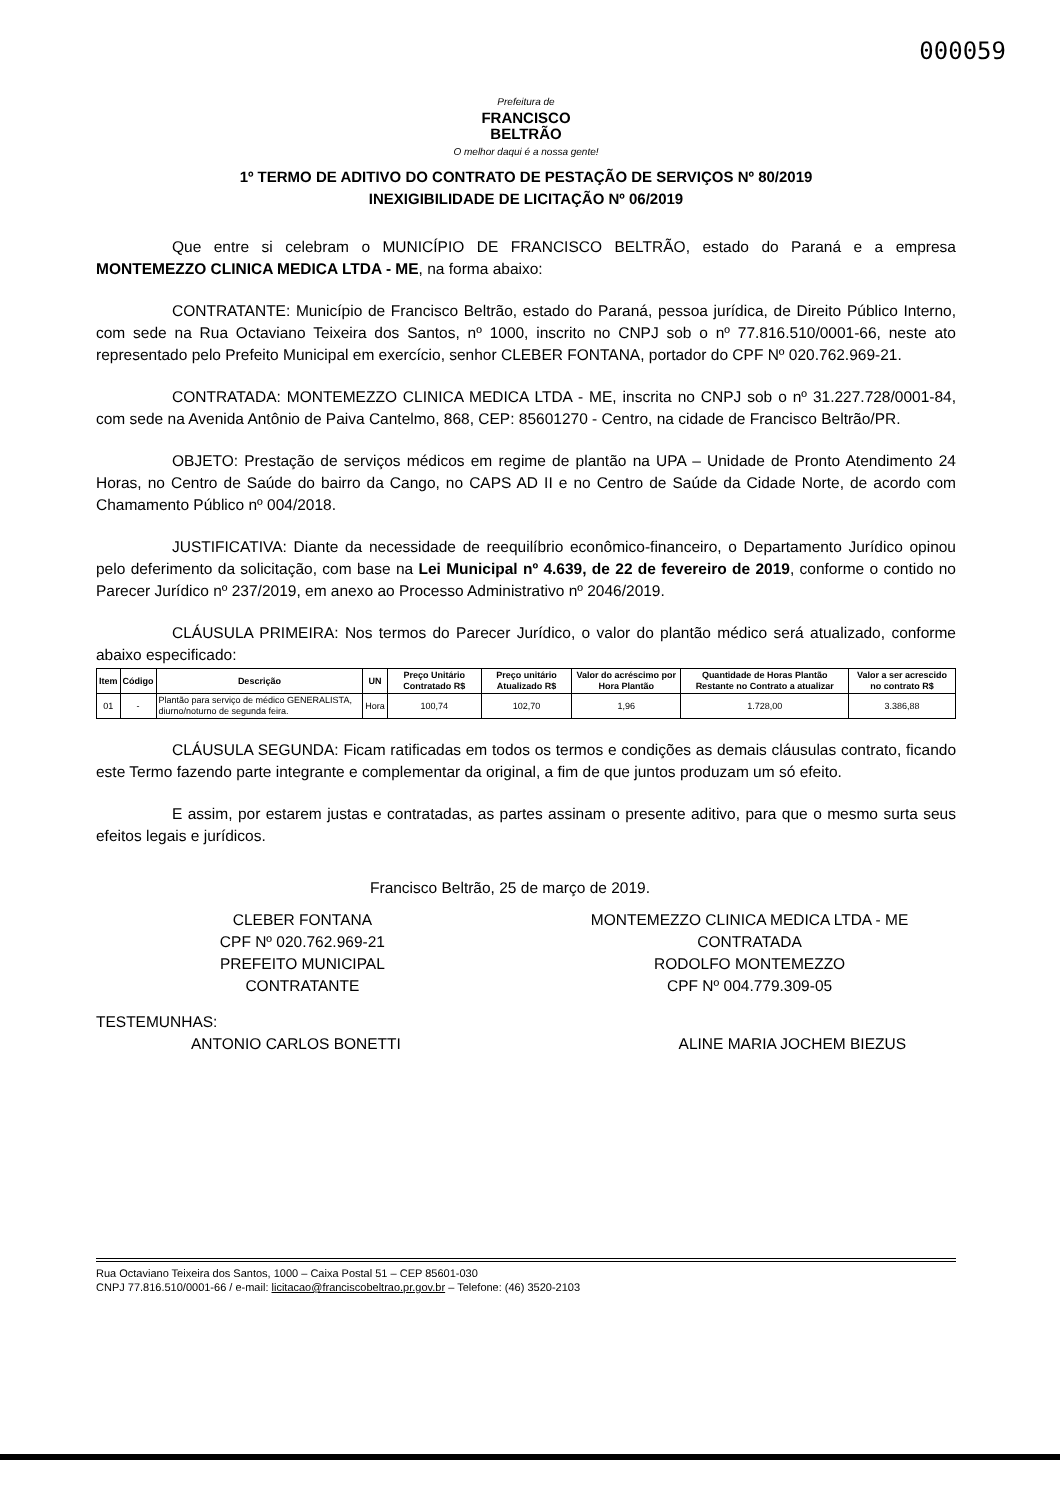000059
Prefeitura de
FRANCISCO
BELTRÃO
O melhor daqui é a nossa gente!
1º TERMO DE ADITIVO DO CONTRATO DE PESTAÇÃO DE SERVIÇOS Nº 80/2019
INEXIGIBILIDADE DE LICITAÇÃO Nº 06/2019
Que entre si celebram o MUNICÍPIO DE FRANCISCO BELTRÃO, estado do Paraná e a empresa MONTEMEZZO CLINICA MEDICA LTDA - ME, na forma abaixo:
CONTRATANTE: Município de Francisco Beltrão, estado do Paraná, pessoa jurídica, de Direito Público Interno, com sede na Rua Octaviano Teixeira dos Santos, nº 1000, inscrito no CNPJ sob o nº 77.816.510/0001-66, neste ato representado pelo Prefeito Municipal em exercício, senhor CLEBER FONTANA, portador do CPF Nº 020.762.969-21.
CONTRATADA: MONTEMEZZO CLINICA MEDICA LTDA - ME, inscrita no CNPJ sob o nº 31.227.728/0001-84, com sede na Avenida Antônio de Paiva Cantelmo, 868, CEP: 85601270 - Centro, na cidade de Francisco Beltrão/PR.
OBJETO: Prestação de serviços médicos em regime de plantão na UPA – Unidade de Pronto Atendimento 24 Horas, no Centro de Saúde do bairro da Cango, no CAPS AD II e no Centro de Saúde da Cidade Norte, de acordo com Chamamento Público nº 004/2018.
JUSTIFICATIVA: Diante da necessidade de reequilíbrio econômico-financeiro, o Departamento Jurídico opinou pelo deferimento da solicitação, com base na Lei Municipal nº 4.639, de 22 de fevereiro de 2019, conforme o contido no Parecer Jurídico nº 237/2019, em anexo ao Processo Administrativo nº 2046/2019.
CLÁUSULA PRIMEIRA: Nos termos do Parecer Jurídico, o valor do plantão médico será atualizado, conforme abaixo especificado:
| Item | Código | Descrição | UN | Preço Unitário Contratado R$ | Preço unitário Atualizado R$ | Valor do acréscimo por Hora Plantão | Quantidade de Horas Plantão Restante no Contrato a atualizar | Valor a ser acrescido no contrato R$ |
| --- | --- | --- | --- | --- | --- | --- | --- | --- |
| 01 | - | Plantão para serviço de médico GENERALISTA, diurno/noturno de segunda feira. | Hora | 100,74 | 102,70 | 1,96 | 1.728,00 | 3.386,88 |
CLÁUSULA SEGUNDA: Ficam ratificadas em todos os termos e condições as demais cláusulas contrato, ficando este Termo fazendo parte integrante e complementar da original, a fim de que juntos produzam um só efeito.
E assim, por estarem justas e contratadas, as partes assinam o presente aditivo, para que o mesmo surta seus efeitos legais e jurídicos.
Francisco Beltrão, 25 de março de 2019.
CLEBER FONTANA
CPF Nº 020.762.969-21
PREFEITO MUNICIPAL
CONTRATANTE
MONTEMEZZO CLINICA MEDICA LTDA - ME
CONTRATADA
RODOLFO MONTEMEZZO
CPF Nº 004.779.309-05
TESTEMUNHAS:
ANTONIO CARLOS BONETTI
ALINE MARIA JOCHEM BIEZUS
Rua Octaviano Teixeira dos Santos, 1000 – Caixa Postal 51 – CEP 85601-030
CNPJ 77.816.510/0001-66 / e-mail: licitacao@franciscobeltrao.pr.gov.br – Telefone: (46) 3520-2103